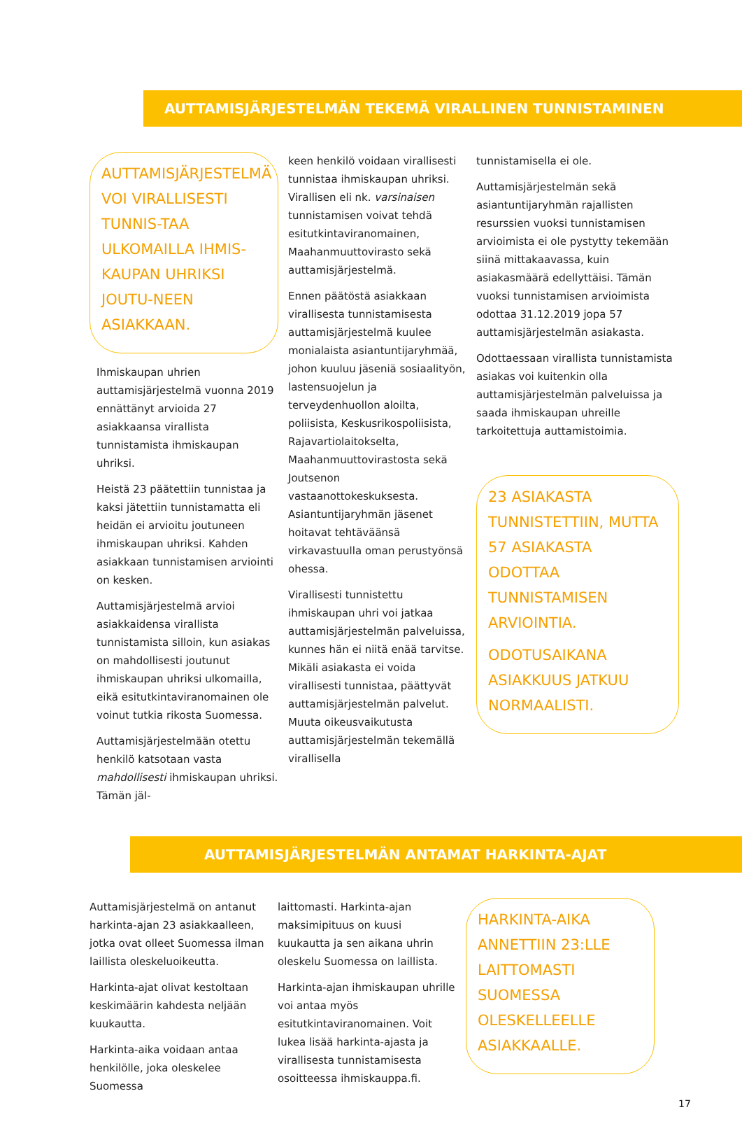AUTTAMISJÄRJESTELMÄN TEKEMÄ VIRALLINEN TUNNISTAMINEN
AUTTAMISJÄRJESTELMÄ VOI VIRALLISESTI TUNNIS-TAA ULKOMAILLA IHMIS-KAUPAN UHRIKSI JOUTU-NEEN ASIAKKAAN.
Ihmiskaupan uhrien auttamisjärjestelmä vuonna 2019 ennättänyt arvioida 27 asiakkaansa virallista tunnistamista ihmiskaupan uhriksi.
Heistä 23 päätettiin tunnistaa ja kaksi jätettiin tunnistamatta eli heidän ei arvioitu joutuneen ihmiskaupan uhriksi. Kahden asiakkaan tunnistamisen arviointi on kesken.
Auttamisjärjestelmä arvioi asiakkaidensa virallista tunnistamista silloin, kun asiakas on mahdollisesti joutunut ihmiskaupan uhriksi ulkomailla, eikä esitutkintaviranomainen ole voinut tutkia rikosta Suomessa.
Auttamisjärjestelmään otettu henkilö katsotaan vasta mahdollisesti ihmiskaupan uhriksi. Tämän jäl-
keen henkilö voidaan virallisesti tunnistaa ihmiskaupan uhriksi. Virallisen eli nk. varsinaisen tunnistamisen voivat tehdä esitutkintaviranomainen, Maahanmuuttovirasto sekä auttamisjärjestelmä.
Ennen päätöstä asiakkaan virallisesta tunnistamisesta auttamisjärjestelmä kuulee monialaista asiantuntijaryhmää, johon kuuluu jäseniä sosiaalityön, lastensuojelun ja terveydenhuollon aloilta, poliisista, Keskusrikospoliisista, Rajavartiolaitokselta, Maahanmuuttovirastosta sekä Joutsenon vastaanottokeskuksesta. Asiantuntijaryhmän jäsenet hoitavat tehtäväänsä virkavastuulla oman perustyönsä ohessa.
Virallisesti tunnistettu ihmiskaupan uhri voi jatkaa auttamisjärjestelmän palveluissa, kunnes hän ei niitä enää tarvitse. Mikäli asiakasta ei voida virallisesti tunnistaa, päättyvät auttamisjärjestelmän palvelut. Muuta oikeusvaikutusta auttamisjärjestelmän tekemällä virallisella
tunnistamisella ei ole.
Auttamisjärjestelmän sekä asiantuntijaryhmän rajallisten resurssien vuoksi tunnistamisen arvioimista ei ole pystytty tekemään siinä mittakaavassa, kuin asiakasmäärä edellyttäisi. Tämän vuoksi tunnistamisen arvioimista odottaa 31.12.2019 jopa 57 auttamisjärjestelmän asiakasta.
Odottaessaan virallista tunnistamista asiakas voi kuitenkin olla auttamisjärjestelmän palveluissa ja saada ihmiskaupan uhreille tarkoitettuja auttamistoimia.
23 ASIAKASTA TUNNISTETTIIN, MUTTA 57 ASIAKASTA ODOTTAA TUNNISTAMISEN ARVIOINTIA.
ODOTUSAIKANA ASIAKKUUS JATKUU NORMAALISTI.
AUTTAMISJÄRJESTELMÄN ANTAMAT HARKINTA-AJAT
Auttamisjärjestelmä on antanut harkinta-ajan 23 asiakkaalleen, jotka ovat olleet Suomessa ilman laillista oleskeluoikeutta.
Harkinta-ajat olivat kestoltaan keskimäärin kahdesta neljään kuukautta.
Harkinta-aika voidaan antaa henkilölle, joka oleskelee Suomessa
laittomasti. Harkinta-ajan maksimipituus on kuusi kuukautta ja sen aikana uhrin oleskelu Suomessa on laillista.
Harkinta-ajan ihmiskaupan uhrille voi antaa myös esitutkintaviranomainen. Voit lukea lisää harkinta-ajasta ja virallisesta tunnistamisesta osoitteessa ihmiskauppa.fi.
HARKINTA-AIKA ANNETTIIN 23:LLE LAITTOMASTI SUOMESSA OLESKELLEELLE ASIAKKAALLE.
17